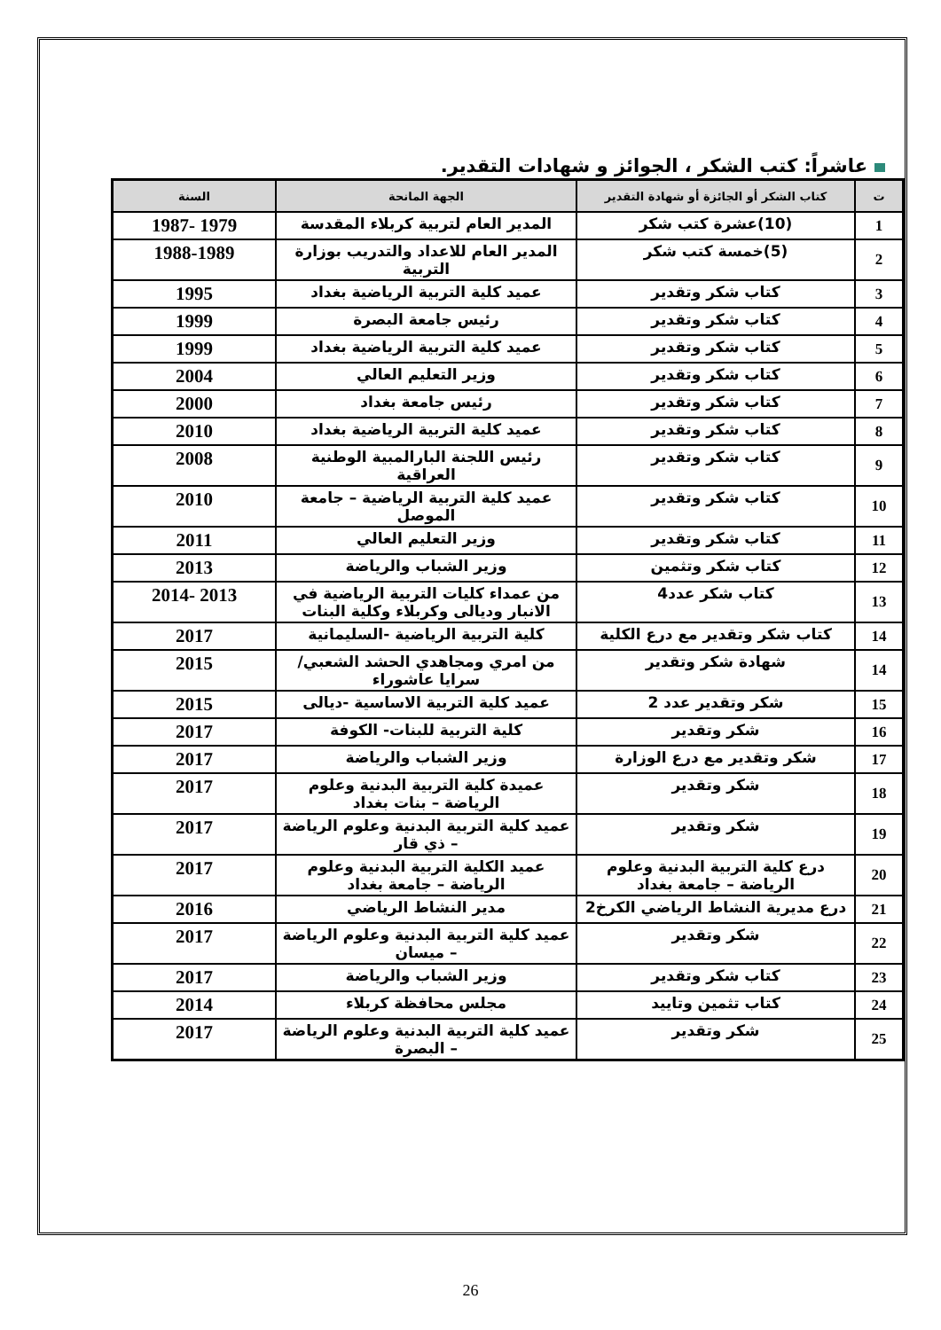عاشراً: كتب الشكر ، الجوائز و شهادات التقدير.
| ت | كتاب الشكر أو الجائزة أو شهادة التقدير | الجهة المانحة | السنة |
| --- | --- | --- | --- |
| 1 | (10)عشرة كتب شكر | المدير العام لتربية كربلاء المقدسة | 1979 -1987 |
| 2 | (5)خمسة كتب شكر | المدير العام للاعداد والتدريب بوزارة التربية | 1988-1989 |
| 3 | كتاب شكر وتقدير | عميد كلية التربية الرياضية بغداد | 1995 |
| 4 | كتاب شكر وتقدير | رئيس جامعة البصرة | 1999 |
| 5 | كتاب شكر وتقدير | عميد كلية التربية الرياضية بغداد | 1999 |
| 6 | كتاب شكر وتقدير | وزير التعليم العالي | 2004 |
| 7 | كتاب شكر وتقدير | رئيس جامعة بغداد | 2000 |
| 8 | كتاب شكر وتقدير | عميد كلية التربية الرياضية بغداد | 2010 |
| 9 | كتاب شكر وتقدير | رئيس اللجنة البارالمبية الوطنية العراقية | 2008 |
| 10 | كتاب شكر وتقدير | عميد كلية التربية الرياضية – جامعة الموصل | 2010 |
| 11 | كتاب شكر وتقدير | وزير التعليم العالي | 2011 |
| 12 | كتاب شكر وتثمين | وزير الشباب والرياضة | 2013 |
| 13 | كتاب شكر عدد4 | من عمداء كليات التربية الرياضية في الانبار وديالى وكربلاء وكلية البنات | 2013 -2014 |
| 14 | كتاب شكر وتقدير مع درع الكلية | كلية التربية الرياضية -السليمانية | 2017 |
| 14 | شهادة شكر وتقدير | من امري ومجاهدي الحشد الشعبي/سرايا عاشوراء | 2015 |
| 15 | شكر وتقدير عدد 2 | عميد كلية التربية الاساسية -ديالى | 2015 |
| 16 | شكر وتقدير | كلية التربية للبنات- الكوفة | 2017 |
| 17 | شكر وتقدير مع درع الوزارة | وزير الشباب والرياضة | 2017 |
| 18 | شكر وتقدير | عميدة كلية التربية البدنية وعلوم الرياضة – بنات بغداد | 2017 |
| 19 | شكر وتقدير | عميد كلية التربية البدنية وعلوم الرياضة – ذي قار | 2017 |
| 20 | درع كلية التربية البدنية وعلوم الرياضة – جامعة بغداد | عميد الكلية التربية البدنية وعلوم الرياضة – جامعة بغداد | 2017 |
| 21 | درع مديرية النشاط الرياضي الكرخ2 | مدير النشاط الرياضي | 2016 |
| 22 | شكر وتقدير | عميد كلية التربية البدنية وعلوم الرياضة – ميسان | 2017 |
| 23 | كتاب شكر وتقدير | وزير الشباب والرياضة | 2017 |
| 24 | كتاب تثمين وتاييد | مجلس محافظة كربلاء | 2014 |
| 25 | شكر وتقدير | عميد كلية التربية البدنية وعلوم الرياضة – البصرة | 2017 |
26